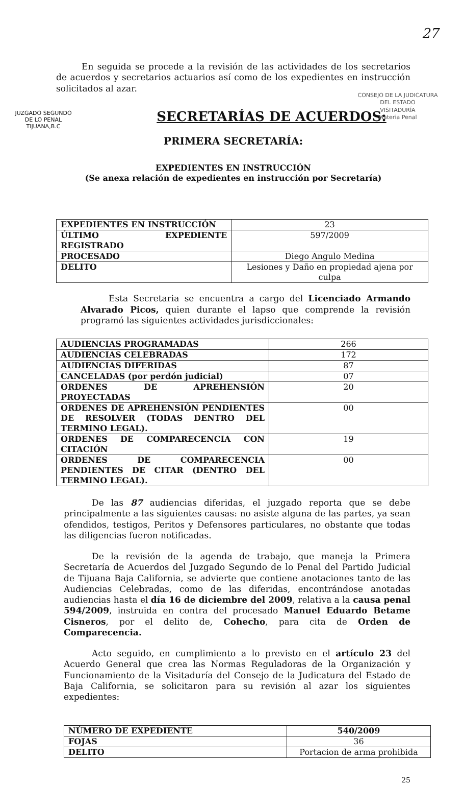27
JUZGADO SEGUNDO
DE LO PENAL
TIJUANA,B.C
CONSEJO DE LA JUDICATURA
DEL ESTADO
VISITADURÍA
Materia Penal
En seguida se procede a la revisión de las actividades de los secretarios de acuerdos y secretarios actuarios así como de los expedientes en instrucción solicitados al azar.
SECRETARÍAS DE ACUERDOS:
PRIMERA SECRETARÍA:
EXPEDIENTES EN INSTRUCCIÓN
(Se anexa relación de expedientes en instrucción por Secretaría)
| EXPEDIENTES EN INSTRUCCIÓN | 23 |
| ÚLTIMO EXPEDIENTE REGISTRADO | 597/2009 |
| PROCESADO | Diego Angulo Medina |
| DELITO | Lesiones y Daño en propiedad ajena por culpa |
Esta Secretaria se encuentra a cargo del Licenciado Armando Alvarado Picos, quien durante el lapso que comprende la revisión programó las siguientes actividades jurisdiccionales:
| AUDIENCIAS PROGRAMADAS | 266 |
| AUDIENCIAS CELEBRADAS | 172 |
| AUDIENCIAS DIFERIDAS | 87 |
| CANCELADAS (por perdón judicial) | 07 |
| ORDENES DE APREHENSIÓN PROYECTADAS | 20 |
| ORDENES DE APREHENSIÓN PENDIENTES DE RESOLVER (TODAS DENTRO DEL TERMINO LEGAL). | 00 |
| ORDENES DE COMPARECENCIA CON CITACIÓN | 19 |
| ORDENES DE COMPARECENCIA PENDIENTES DE CITAR (DENTRO DEL TERMINO LEGAL). | 00 |
De las 87 audiencias diferidas, el juzgado reporta que se debe principalmente a las siguientes causas: no asiste alguna de las partes, ya sean ofendidos, testigos, Peritos y Defensores particulares, no obstante que todas las diligencias fueron notificadas.
De la revisión de la agenda de trabajo, que maneja la Primera Secretaría de Acuerdos del Juzgado Segundo de lo Penal del Partido Judicial de Tijuana Baja California, se advierte que contiene anotaciones tanto de las Audiencias Celebradas, como de las diferidas, encontrándose anotadas audiencias hasta el día 16 de diciembre del 2009, relativa a la causa penal 594/2009, instruida en contra del procesado Manuel Eduardo Betame Cisneros, por el delito de, Cohecho, para cita de Orden de Comparecencia.
Acto seguido, en cumplimiento a lo previsto en el artículo 23 del Acuerdo General que crea las Normas Reguladoras de la Organización y Funcionamiento de la Visitaduría del Consejo de la Judicatura del Estado de Baja California, se solicitaron para su revisión al azar los siguientes expedientes:
| NÚMERO DE EXPEDIENTE | 540/2009 |
| FOJAS | 36 |
| DELITO | Portacion de arma prohibida |
25